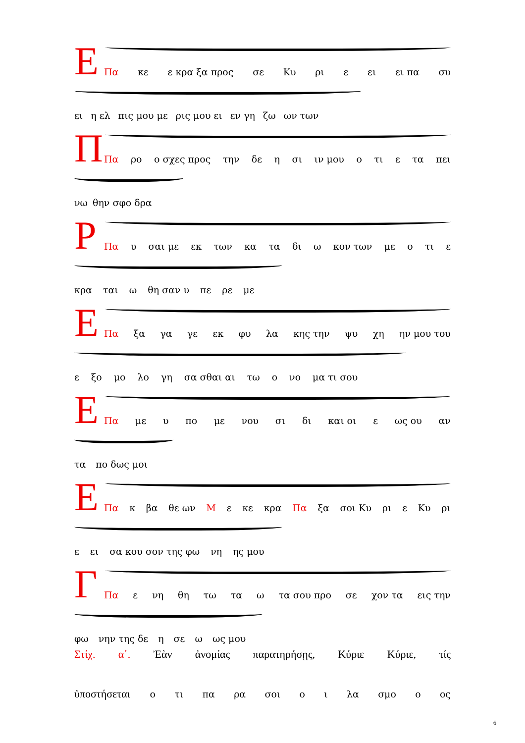Ε
Πα κε ε κρα ξα προς σε Κυ ρι ε ει ει πα συ
ει η ελ πις μου με ρις μου ει εν γη ζω ων των
Π
Πα ρο ο σχες προς την δε η σι ιν μου ο τι ε τα πει
νω θην σφο δρα
Ρ
Πα υ σαι με εκ των κα τα δι ω κον των με ο τι ε
κρα ται ω θη σαν υ πε ρε με
Ε
Πα ξα γα γε εκ φυ λα κης την ψυ χη ην μου του
ε ξο μο λο γη σα σθαι αι τω ο νο μα τι σου
Ε
Πα με υ πο με νου σι δι και οι ε ως ου αν
τα πο δως μοι
Ε
Πα κ βα θε ων Μ ε κε κρα Πα ξα σοι Κυ ρι ε Κυ ρι
ε ει σα κου σον της φω νη ης μου
Γ
Πα ε νη θη τω τα ω τα σου προ σε χον τα εις την
φω νην της δε η σε ω ως μου
Στίχ. α΄. Ἐὰν ἀνομίας παρατηρήσῃς, Κύριε Κύριε, τίς
ὑποστήσεται
ο τι πα ρα σοι ο ι λα σμο ο ος
6